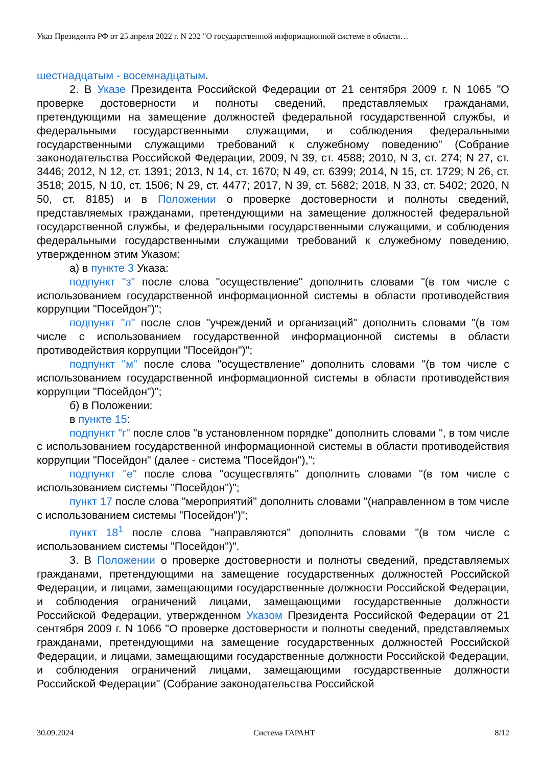Указ Президента РФ от 25 апреля 2022 г. N 232 "О государственной информационной системе в области…
шестнадцатым - восемнадцатым.
2. В Указе Президента Российской Федерации от 21 сентября 2009 г. N 1065 "О проверке достоверности и полноты сведений, представляемых гражданами, претендующими на замещение должностей федеральной государственной службы, и федеральными государственными служащими, и соблюдения федеральными государственными служащими требований к служебному поведению" (Собрание законодательства Российской Федерации, 2009, N 39, ст. 4588; 2010, N 3, ст. 274; N 27, ст. 3446; 2012, N 12, ст. 1391; 2013, N 14, ст. 1670; N 49, ст. 6399; 2014, N 15, ст. 1729; N 26, ст. 3518; 2015, N 10, ст. 1506; N 29, ст. 4477; 2017, N 39, ст. 5682; 2018, N 33, ст. 5402; 2020, N 50, ст. 8185) и в Положении о проверке достоверности и полноты сведений, представляемых гражданами, претендующими на замещение должностей федеральной государственной службы, и федеральными государственными служащими, и соблюдения федеральными государственными служащими требований к служебному поведению, утвержденном этим Указом:
а) в пункте 3 Указа:
подпункт "з" после слова "осуществление" дополнить словами "(в том числе с использованием государственной информационной системы в области противодействия коррупции "Посейдон")";
подпункт "л" после слов "учреждений и организаций" дополнить словами "(в том числе с использованием государственной информационной системы в области противодействия коррупции "Посейдон")";
подпункт "м" после слова "осуществление" дополнить словами "(в том числе с использованием государственной информационной системы в области противодействия коррупции "Посейдон")";
б) в Положении:
в пункте 15:
подпункт "г" после слов "в установленном порядке" дополнить словами ", в том числе с использованием государственной информационной системы в области противодействия коррупции "Посейдон" (далее - система "Посейдон"),";
подпункт "е" после слова "осуществлять" дополнить словами "(в том числе с использованием системы "Посейдон")";
пункт 17 после слова "мероприятий" дополнить словами "(направленном в том числе с использованием системы "Посейдон")";
пункт 18<sup>1</sup> после слова "направляются" дополнить словами "(в том числе с использованием системы "Посейдон")".
3. В Положении о проверке достоверности и полноты сведений, представляемых гражданами, претендующими на замещение государственных должностей Российской Федерации, и лицами, замещающими государственные должности Российской Федерации, и соблюдения ограничений лицами, замещающими государственные должности Российской Федерации, утвержденном Указом Президента Российской Федерации от 21 сентября 2009 г. N 1066 "О проверке достоверности и полноты сведений, представляемых гражданами, претендующими на замещение государственных должностей Российской Федерации, и лицами, замещающими государственные должности Российской Федерации, и соблюдения ограничений лицами, замещающими государственные должности Российской Федерации" (Собрание законодательства Российской
30.09.2024 Система ГАРАНТ 8/12